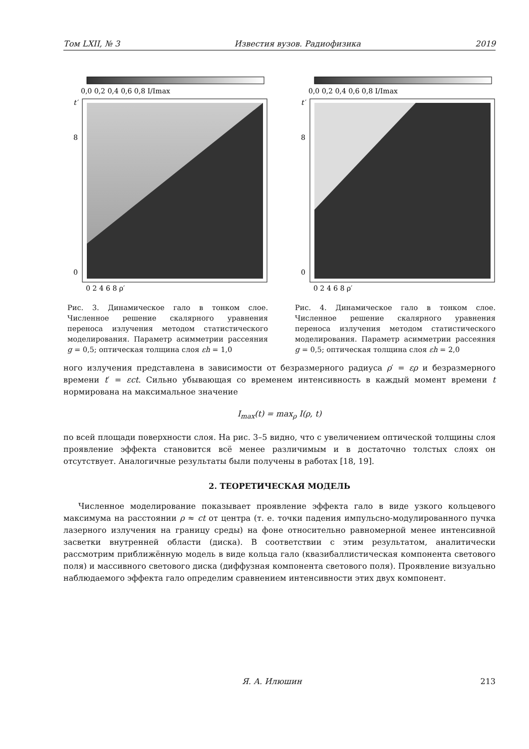Том LXII, № 3 Известия вузов. Радиофизика 2019
0,0 0,2 0,4 0,6 0,8 I/Imax
t′
0
8
0 2 4 6 8 ρ′
Рис. 3. Динамическое гало в тонком слое. Численное решение скалярного уравнения переноса излучения методом статистического моделирования. Параметр асимметрии рассеяния g = 0,5; оптическая толщина слоя εh = 1,0
0,0 0,2 0,4 0,6 0,8 I/Imax
t′
0
8
0 2 4 6 8 ρ′
Рис. 4. Динамическое гало в тонком слое. Численное решение скалярного уравнения переноса излучения методом статистического моделирования. Параметр асимметрии рассеяния g = 0,5; оптическая толщина слоя εh = 2,0
ного излучения представлена в зависимости от безразмерного радиуса ρ′ = ερ и безразмерного времени t′ = εct. Сильно убывающая со временем интенсивность в каждый момент времени t нормирована на максимальное значение
I<sub>max</sub>(t) = max<sub>ρ</sub> I(ρ, t)
по всей площади поверхности слоя. На рис. 3–5 видно, что с увеличением оптической толщины слоя проявление эффекта становится всё менее различимым и в достаточно толстых слоях он отсутствует. Аналогичные результаты были получены в работах [18, 19].
2. ТЕОРЕТИЧЕСКАЯ МОДЕЛЬ
Численное моделирование показывает проявление эффекта гало в виде узкого кольцевого максимума на расстоянии ρ ≈ ct от центра (т. е. точки падения импульсно-модулированного пучка лазерного излучения на границу среды) на фоне относительно равномерной менее интенсивной засветки внутренней области (диска). В соответствии с этим результатом, аналитически рассмотрим приближённую модель в виде кольца гало (квазибаллистическая компонента светового поля) и массивного светового диска (диффузная компонента светового поля). Проявление визуально наблюдаемого эффекта гало определим сравнением интенсивности этих двух компонент.
Я. А. Илюшин 213